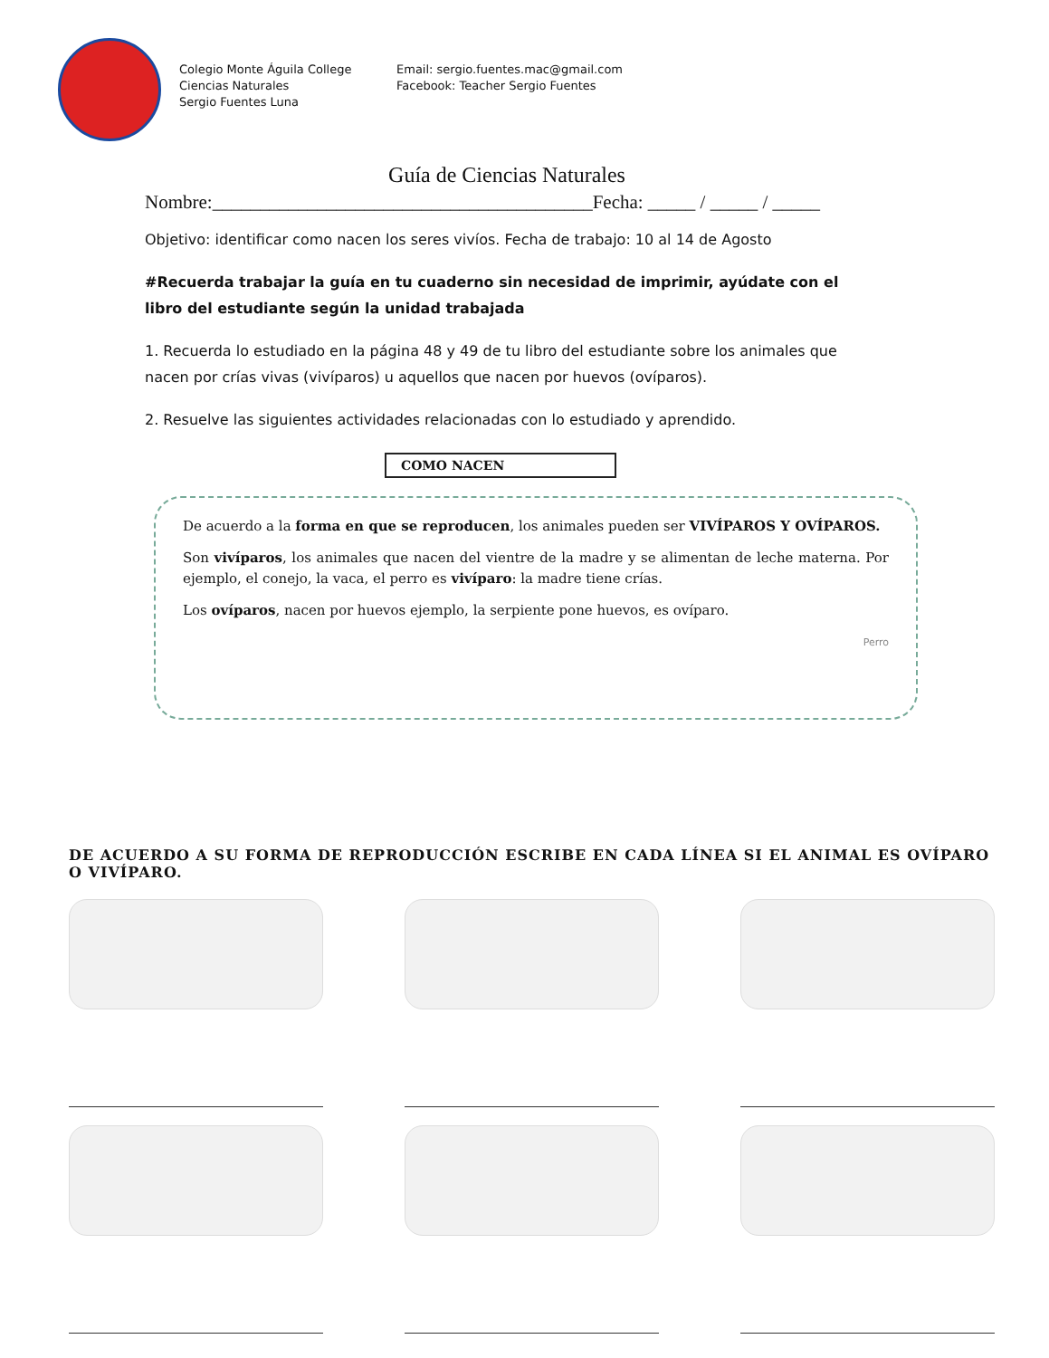Colegio Monte Águila College
Ciencias Naturales
Sergio Fuentes Luna
Email: sergio.fuentes.mac@gmail.com
Facebook: Teacher Sergio Fuentes
Guía de Ciencias Naturales
Nombre:________________________________________Fecha: _____ / _____ / _____
Objetivo: identificar como nacen los seres vivíos. Fecha de trabajo: 10 al 14 de Agosto
#Recuerda trabajar la guía en tu cuaderno sin necesidad de imprimir, ayúdate con el libro del estudiante según la unidad trabajada
1. Recuerda lo estudiado en la página 48 y 49 de tu libro del estudiante sobre los animales que nacen por crías vivas (vivíparos) u aquellos que nacen por huevos (ovíparos).
2. Resuelve las siguientes actividades relacionadas con lo estudiado y aprendido.
COMO NACEN
De acuerdo a la forma en que se reproducen, los animales pueden ser VIVÍPAROS Y OVÍPAROS.
Son vivíparos, los animales que nacen del vientre de la madre y se alimentan de leche materna. Por ejemplo, el conejo, la vaca, el perro es vivíparo: la madre tiene crías.
Los ovíparos, nacen por huevos ejemplo, la serpiente pone huevos, es ovíparo.
Perro
DE ACUERDO A SU FORMA DE REPRODUCCIÓN ESCRIBE EN CADA LÍNEA SI EL ANIMAL ES OVÍPARO O VIVÍPARO.